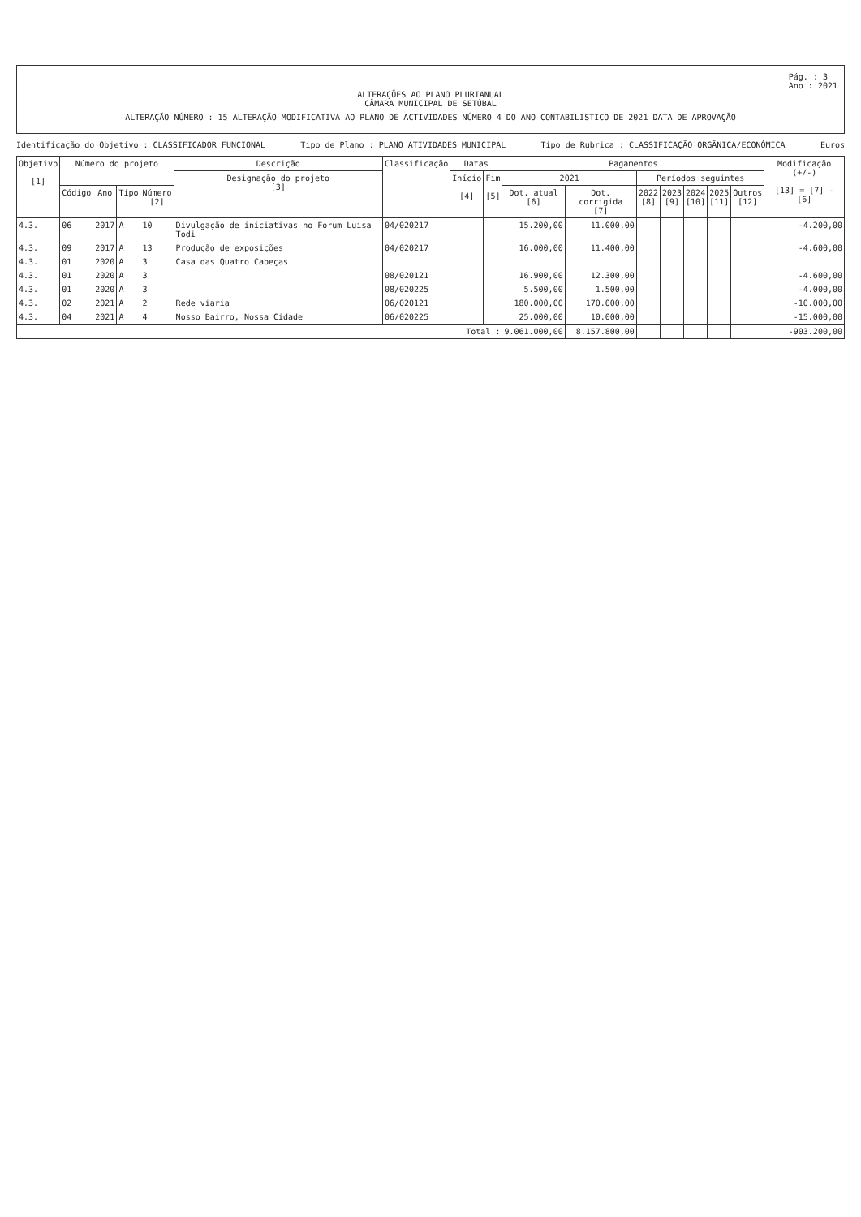Pág. : 3
Ano : 2021
ALTERAÇÕES AO PLANO PLURIANUAL
CÂMARA MUNICIPAL DE SETÚBAL
ALTERAÇÃO NÚMERO : 15 ALTERAÇÃO MODIFICATIVA AO PLANO DE ACTIVIDADES NÚMERO 4 DO ANO CONTABILISTICO DE 2021 DATA DE APROVAÇÃO
Identificação do Objetivo : CLASSIFICADOR FUNCIONAL Tipo de Plano : PLANO ATIVIDADES MUNICIPAL Tipo de Rubrica : CLASSIFICAÇÃO ORGÂNICA/ECONÓMICA Euros
| Objetivo [1] | Número do projeto | | | | Descrição | Classificação | Datas | | Pagamentos | | | | | | | Modificação (+/-) [13] = [7] - [6] |
| --- | --- | --- | --- | --- | --- | --- | --- | --- | --- | --- | --- | --- | --- | --- | --- | --- |
| | | | | | Designação do projeto [3] | | Início [4] | Fim [5] | 2021 | | Períodos seguintes | | | | | |
| | Código | Ano | Tipo | Número [2] | | | | | Dot. atual [6] | Dot. corrigida [7] | 2022 [8] | 2023 [9] | 2024 [10] | 2025 [11] | Outros [12] | |
| 4.3. | 06 | 2017 | A | 10 | Divulgação de iniciativas no Forum Luisa Todi | 04/020217 | | | 15.200,00 | 11.000,00 | | | | | | -4.200,00 |
| 4.3. | 09 | 2017 | A | 13 | Produção de exposições | 04/020217 | | | 16.000,00 | 11.400,00 | | | | | | -4.600,00 |
| 4.3. | 01 | 2020 | A | 3 | Casa das Quatro Cabeças | | | | | | | | | | | |
| 4.3. | 01 | 2020 | A | 3 | | 08/020121 | | | 16.900,00 | 12.300,00 | | | | | | -4.600,00 |
| 4.3. | 01 | 2020 | A | 3 | | 08/020225 | | | 5.500,00 | 1.500,00 | | | | | | -4.000,00 |
| 4.3. | 02 | 2021 | A | 2 | Rede viaria | 06/020121 | | | 180.000,00 | 170.000,00 | | | | | | -10.000,00 |
| 4.3. | 04 | 2021 | A | 4 | Nosso Bairro, Nossa Cidade | 06/020225 | | | 25.000,00 | 10.000,00 | | | | | | -15.000,00 |
| Total : | | | | | | | | | 9.061.000,00 | 8.157.800,00 | | | | | | -903.200,00 |